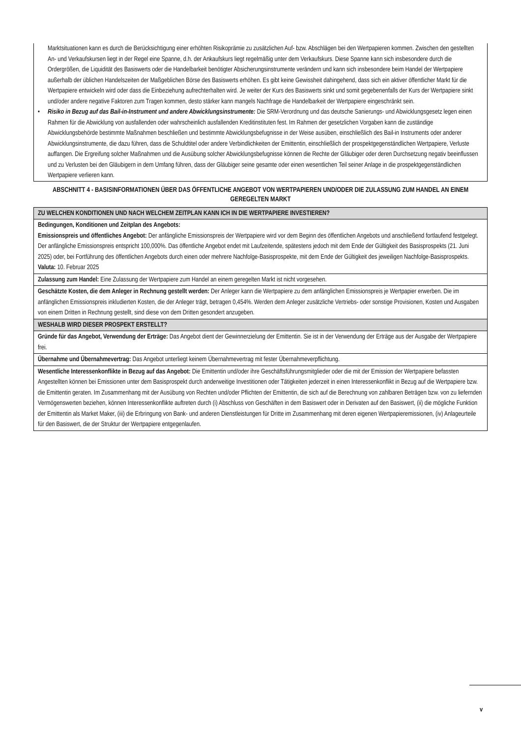Marktsituationen kann es durch die Berücksichtigung einer erhöhten Risikoprämie zu zusätzlichen Auf- bzw. Abschlägen bei den Wertpapieren kommen. Zwischen den gestellten An- und Verkaufskursen liegt in der Regel eine Spanne, d.h. der Ankaufskurs liegt regelmäßig unter dem Verkaufskurs. Diese Spanne kann sich insbesondere durch die Ordergrößen, die Liquidität des Basiswerts oder die Handelbarkeit benötigter Absicherungsinstrumente verändern und kann sich insbesondere beim Handel der Wertpapiere außerhalb der üblichen Handelszeiten der Maßgeblichen Börse des Basiswerts erhöhen. Es gibt keine Gewissheit dahingehend, dass sich ein aktiver öffentlicher Markt für die Wertpapiere entwickeln wird oder dass die Einbeziehung aufrechterhalten wird. Je weiter der Kurs des Basiswerts sinkt und somit gegebenenfalls der Kurs der Wertpapiere sinkt und/oder andere negative Faktoren zum Tragen kommen, desto stärker kann mangels Nachfrage die Handelbarkeit der Wertpapiere eingeschränkt sein.
• Risiko in Bezug auf das Bail-in-Instrument und andere Abwicklungsinstrumente: Die SRM-Verordnung und das deutsche Sanierungs- und Abwicklungsgesetz legen einen Rahmen für die Abwicklung von ausfallenden oder wahrscheinlich ausfallenden Kreditinstituten fest. Im Rahmen der gesetzlichen Vorgaben kann die zuständige Abwicklungsbehörde bestimmte Maßnahmen beschließen und bestimmte Abwicklungsbefugnisse in der Weise ausüben, einschließlich des Bail-in Instruments oder anderer Abwicklungsinstrumente, die dazu führen, dass die Schuldtitel oder andere Verbindlichkeiten der Emittentin, einschließlich der prospektgegenständlichen Wertpapiere, Verluste auffangen. Die Ergreifung solcher Maßnahmen und die Ausübung solcher Abwicklungsbefugnisse können die Rechte der Gläubiger oder deren Durchsetzung negativ beeinflussen und zu Verlusten bei den Gläubigern in dem Umfang führen, dass der Gläubiger seine gesamte oder einen wesentlichen Teil seiner Anlage in die prospektgegenständlichen Wertpapiere verlieren kann.
ABSCHNITT 4 - BASISINFORMATIONEN ÜBER DAS ÖFFENTLICHE ANGEBOT VON WERTPAPIEREN UND/ODER DIE ZULASSUNG ZUM HANDEL AN EINEM GEREGELTEN MARKT
| ZU WELCHEN KONDITIONEN UND NACH WELCHEM ZEITPLAN KANN ICH IN DIE WERTPAPIERE INVESTIEREN? |
| Bedingungen, Konditionen und Zeitplan des Angebots: Emissionspreis und öffentliches Angebot: Der anfängliche Emissionspreis der Wertpapiere wird vor dem Beginn des öffentlichen Angebots und anschließend fortlaufend festgelegt. Der anfängliche Emissionspreis entspricht 100,000%. Das öffentliche Angebot endet mit Laufzeitende, spätestens jedoch mit dem Ende der Gültigkeit des Basisprospekts (21. Juni 2025) oder, bei Fortführung des öffentlichen Angebots durch einen oder mehrere Nachfolge-Basisprospekte, mit dem Ende der Gültigkeit des jeweiligen Nachfolge-Basisprospekts. Valuta: 10. Februar 2025 |
| Zulassung zum Handel: Eine Zulassung der Wertpapiere zum Handel an einem geregelten Markt ist nicht vorgesehen. |
| Geschätzte Kosten, die dem Anleger in Rechnung gestellt werden: Der Anleger kann die Wertpapiere zu dem anfänglichen Emissionspreis je Wertpapier erwerben. Die im anfänglichen Emissionspreis inkludierten Kosten, die der Anleger trägt, betragen 0,454%. Werden dem Anleger zusätzliche Vertriebs- oder sonstige Provisionen, Kosten und Ausgaben von einem Dritten in Rechnung gestellt, sind diese von dem Dritten gesondert anzugeben. |
| WESHALB WIRD DIESER PROSPEKT ERSTELLT? |
| Gründe für das Angebot, Verwendung der Erträge: Das Angebot dient der Gewinnerzielung der Emittentin. Sie ist in der Verwendung der Erträge aus der Ausgabe der Wertpapiere frei. |
| Übernahme und Übernahmevertrag: Das Angebot unterliegt keinem Übernahmevertrag mit fester Übernahmeverpflichtung. |
| Wesentliche Interessenkonflikte in Bezug auf das Angebot: Die Emittentin und/oder ihre Geschäftsführungsmitglieder oder die mit der Emission der Wertpapiere befassten Angestellten können bei Emissionen unter dem Basisprospekt durch anderweitige Investitionen oder Tätigkeiten jederzeit in einen Interessenkonflikt in Bezug auf die Wertpapiere bzw. die Emittentin geraten. Im Zusammenhang mit der Ausübung von Rechten und/oder Pflichten der Emittentin, die sich auf die Berechnung von zahlbaren Beträgen bzw. von zu liefernden Vermögenswerten beziehen, können Interessenkonflikte auftreten durch (i) Abschluss von Geschäften in dem Basiswert oder in Derivaten auf den Basiswert, (ii) die mögliche Funktion der Emittentin als Market Maker, (iii) die Erbringung von Bank- und anderen Dienstleistungen für Dritte im Zusammenhang mit deren eigenen Wertpapieremissionen, (iv) Anlageurteile für den Basiswert, die der Struktur der Wertpapiere entgegenlaufen. |
v